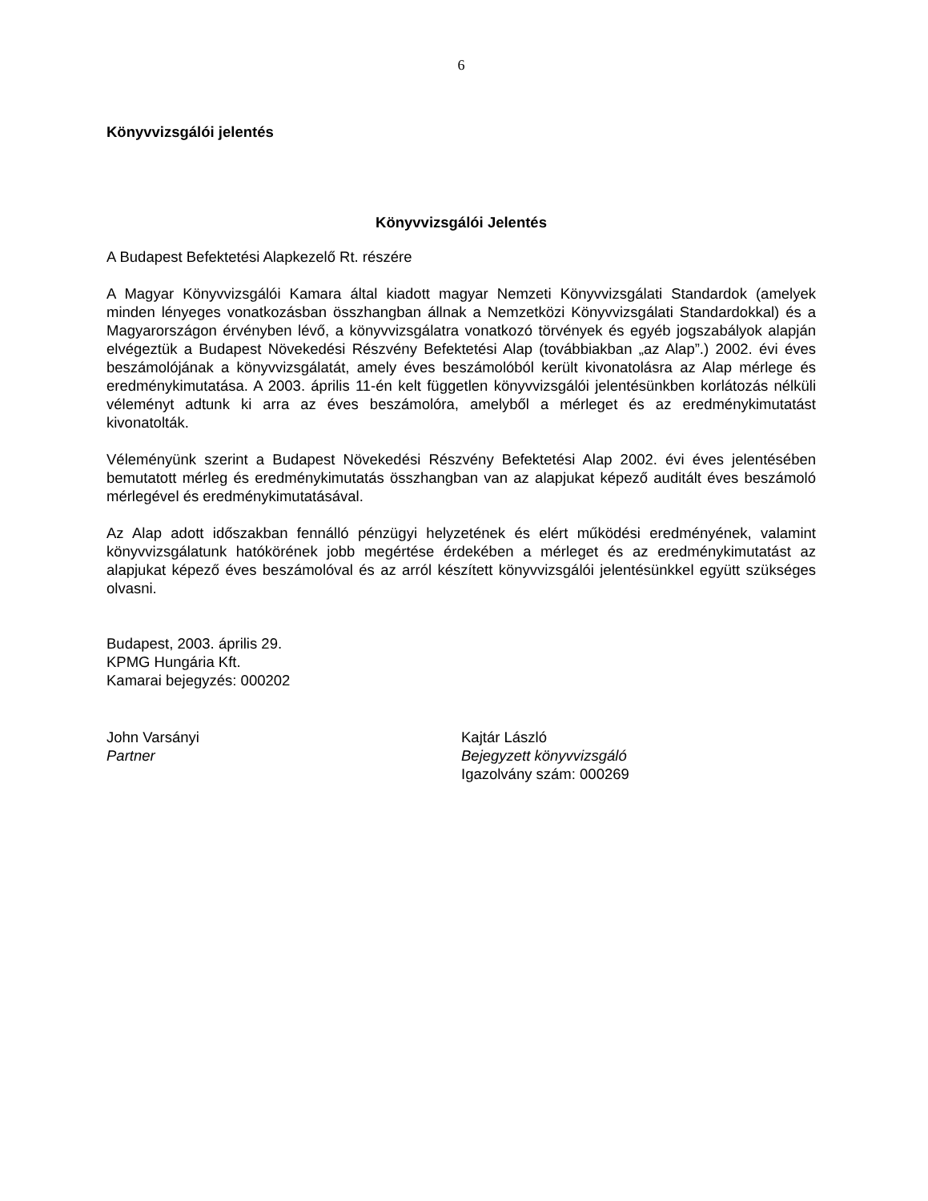6
Könyvvizsgálói jelentés
Könyvvizsgálói Jelentés
A Budapest Befektetési Alapkezelő Rt. részére
A Magyar Könyvvizsgálói Kamara által kiadott magyar Nemzeti Könyvvizsgálati Standardok (amelyek minden lényeges vonatkozásban összhangban állnak a Nemzetközi Könyvvizsgálati Standardokkal) és a Magyarországon érvényben lévő, a könyvvizsgálatra vonatkozó törvények és egyéb jogszabályok alapján elvégeztük a Budapest Növekedési Részvény Befektetési Alap (továbbiakban „az Alap”.) 2002. évi éves beszámolójának a könyvvizsgálatát, amely éves beszámolóból került kivonatolásra az Alap mérlege és eredménykimutatása. A 2003. április 11-én kelt független könyvvizsgálói jelentésünkben korlátozás nélküli véleményt adtunk ki arra az éves beszámolóra, amelyből a mérleget és az eredménykimutatást kivonatolták.
Véleményünk szerint a Budapest Növekedési Részvény Befektetési Alap 2002. évi éves jelentésében bemutatott mérleg és eredménykimutatás összhangban van az alapjukat képező auditált éves beszámoló mérlegével és eredménykimutatásával.
Az Alap adott időszakban fennálló pénzügyi helyzetének és elért működési eredményének, valamint könyvvizsgálatunk hatókörének jobb megértése érdekében a mérleget és az eredménykimutatást az alapjukat képező éves beszámolóval és az arról készített könyvvizsgálói jelentésünkkel együtt szükséges olvasni.
Budapest, 2003. április 29.
KPMG Hungária Kft.
Kamarai bejegyzés: 000202
John Varsányi
Partner
Kajtár László
Bejegyzett könyvvizsgáló
Igazolvány szám: 000269